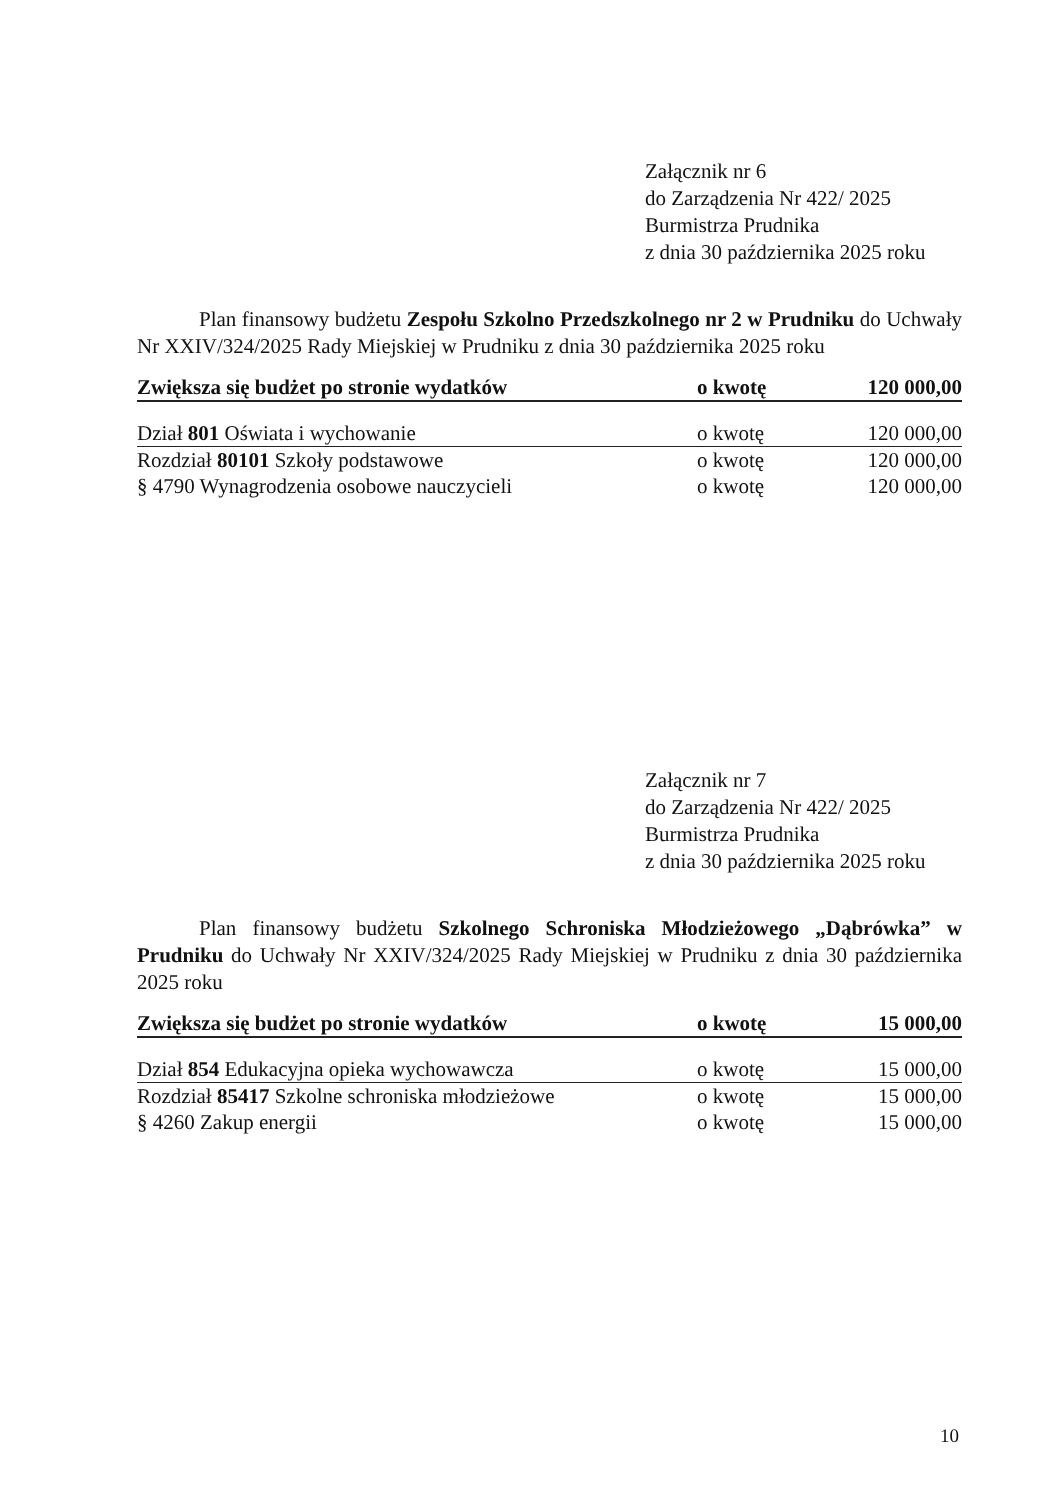Załącznik nr 6
do Zarządzenia Nr 422/ 2025
Burmistrza Prudnika
z dnia 30 października 2025 roku
Plan finansowy budżetu Zespołu Szkolno Przedszkolnego nr 2 w Prudniku do Uchwały Nr XXIV/324/2025 Rady Miejskiej w Prudniku z dnia 30 października 2025 roku
| Zwiększa się budżet po stronie wydatków | o kwotę | 120 000,00 |
| Dział 801 Oświata i wychowanie | o kwotę | 120 000,00 |
| Rozdział 80101 Szkoły podstawowe | o kwotę | 120 000,00 |
| § 4790 Wynagrodzenia osobowe nauczycieli | o kwotę | 120 000,00 |
Załącznik nr 7
do Zarządzenia Nr 422/ 2025
Burmistrza Prudnika
z dnia 30 października 2025 roku
Plan finansowy budżetu Szkolnego Schroniska Młodzieżowego „Dąbrówka” w Prudniku do Uchwały Nr XXIV/324/2025 Rady Miejskiej w Prudniku z dnia 30 października 2025 roku
| Zwiększa się budżet po stronie wydatków | o kwotę | 15 000,00 |
| Dział 854 Edukacyjna opieka wychowawcza | o kwotę | 15 000,00 |
| Rozdział 85417 Szkolne schroniska młodzieżowe | o kwotę | 15 000,00 |
| § 4260 Zakup energii | o kwotę | 15 000,00 |
10